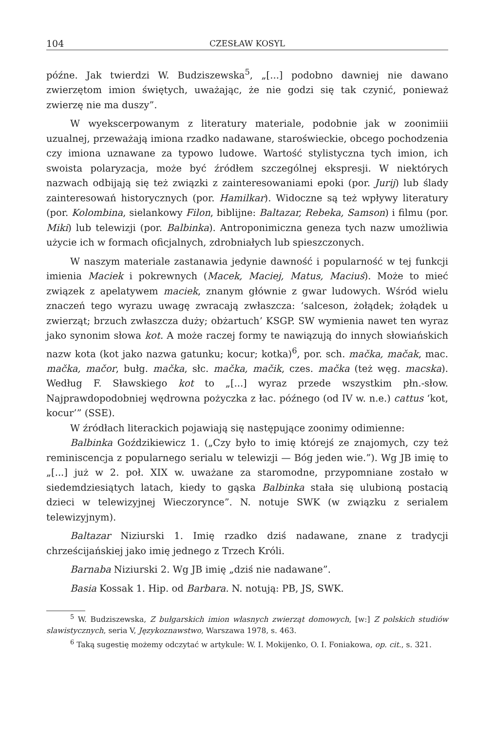104 CZESŁAW KOSYL
późne. Jak twierdzi W. Budziszewska<sup>5</sup>, „[...] podobno dawniej nie dawano zwierzętom imion świętych, uważając, że nie godzi się tak czynić, ponieważ zwierzę nie ma duszy”.
W wyekscerpowanym z literatury materiale, podobnie jak w zoonimiii uzualnej, przeważają imiona rzadko nadawane, staroświeckie, obcego pochodzenia czy imiona uznawane za typowo ludowe. Wartość stylistyczna tych imion, ich swoista polaryzacja, może być źródłem szczególnej ekspresji. W niektórych nazwach odbijają się też związki z zainteresowaniami epoki (por. Jurij) lub ślady zainteresowań historycznych (por. Hamilkar). Widoczne są też wpływy literatury (por. Kolombina, sielankowy Filon, biblijne: Baltazar, Rebeka, Samson) i filmu (por. Miki) lub telewizji (por. Balbinka). Antroponimiczna geneza tych nazw umożliwia użycie ich w formach oficjalnych, zdrobniałych lub spieszczonych.
W naszym materiale zastanawia jedynie dawność i popularność w tej funkcji imienia Maciek i pokrewnych (Macek, Maciej, Matus, Maciuś). Może to mieć związek z apelatywem maciek, znanym głównie z gwar ludowych. Wśród wielu znaczeń tego wyrazu uwagę zwracają zwłaszcza: ‘salceson, żołądek; żołądek u zwierząt; brzuch zwłaszcza duży; obżartuch’ KSGP. SW wymienia nawet ten wyraz jako synonim słowa kot. A może raczej formy te nawiązują do innych słowiańskich nazw kota (kot jako nazwa gatunku; kocur; kotka)<sup>6</sup>, por. sch. mačka, mačak, mac. mačka, mačor, bułg. mačka, słc. mačka, mačik, czes. mačka (też węg. macska). Według F. Sławskiego kot to „[...] wyraz przede wszystkim płn.-słow. Najprawdopodobniej wędrowna pożyczka z łac. późnego (od IV w. n.e.) cattus ‘kot, kocur’” (SSE).
W źródłach literackich pojawiają się następujące zoonimy odimienne:
Balbinka Goździkiewicz 1. („Czy było to imię którejś ze znajomych, czy też reminiscencja z popularnego serialu w telewizji — Bóg jeden wie.”). Wg JB imię to „[...] już w 2. poł. XIX w. uważane za staromodne, przypomniane zostało w siedemdziesiątych latach, kiedy to gąska Balbinka stała się ulubioną postacią dzieci w telewizyjnej Wieczorynce”. N. notuje SWK (w związku z serialem telewizyjnym).
Baltazar Niziurski 1. Imię rzadko dziś nadawane, znane z tradycji chrześcijańskiej jako imię jednego z Trzech Króli.
Barnaba Niziurski 2. Wg JB imię „dziś nie nadawane”.
Basia Kossak 1. Hip. od Barbara. N. notują: PB, JS, SWK.
<sup>5</sup> W. Budziszewska, Z bułgarskich imion własnych zwierząt domowych, [w:] Z polskich studiów slawistycznych, seria V, Językoznawstwo, Warszawa 1978, s. 463.
<sup>6</sup> Taką sugestię możemy odczytać w artykule: W. I. Mokijenko, O. I. Foniakowa, op. cit., s. 321.